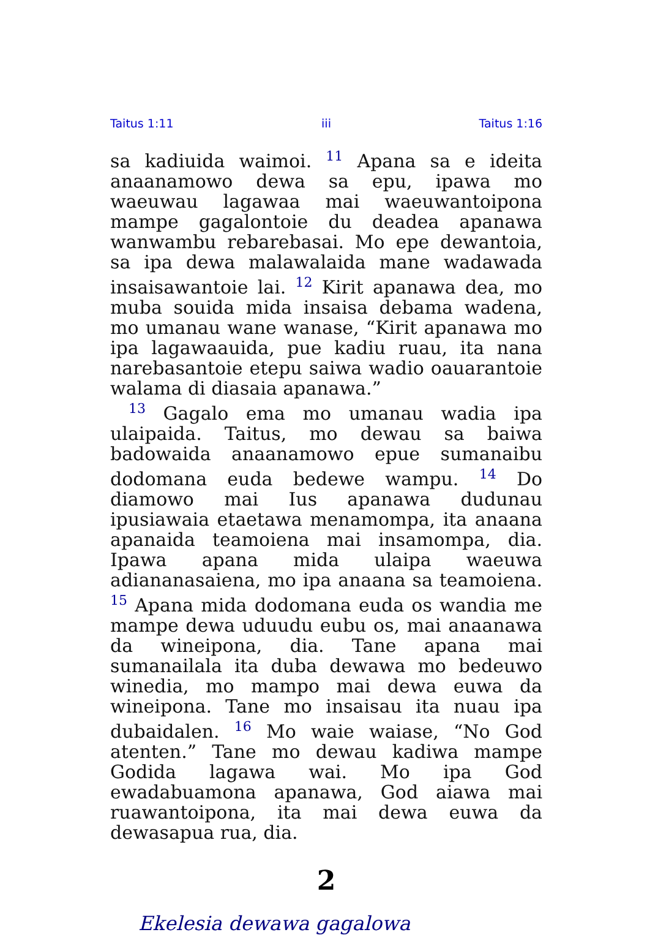Taitus 1:11 iii Taitus 1:16
sa kadiuida waimoi. <sup>11</sup> Apana sa e ideita anaanamowo dewa sa epu, ipawa mo waeuwau lagawaa mai waeuwantoipona mampe gagalontoie du deadea apanawa wanwambu rebarebasai. Mo epe dewantoia, sa ipa dewa malawalaida mane wadawada insaisawantoie lai. <sup>12</sup> Kirit apanawa dea, mo muba souida mida insaisa debama wadena, mo umanau wane wanase, “Kirit apanawa mo ipa lagawaauida, pue kadiu ruau, ita nana narebasantoie etepu saiwa wadio oauarantoie walama di diasaia apanawa.”
<sup>13</sup> Gagalo ema mo umanau wadia ipa ulaipaida. Taitus, mo dewau sa baiwa badowaida anaanamowo epue sumanaibu dodomana euda bedewe wampu. <sup>14</sup> Do diamowo mai Ius apanawa dudunau ipusiawaia etaetawa menamompa, ita anaana apanaida teamoiena mai insamompa, dia. Ipawa apana mida ulaipa waeuwa adiananasaiena, mo ipa anaana sa teamoiena. <sup>15</sup> Apana mida dodomana euda os wandia me mampe dewa uduudu eubu os, mai anaanawa da wineipona, dia. Tane apana mai sumanailala ita duba dewawa mo bedeuwo winedia, mo mampo mai dewa euwa da wineipona. Tane mo insaisau ita nuau ipa dubaidalen. <sup>16</sup> Mo waie waiase, “No God atenten.” Tane mo dewau kadiwa mampe Godida lagawa wai. Mo ipa God ewadabuamona apanawa, God aiawa mai ruawantoipona, ita mai dewa euwa da dewasapua rua, dia.
2
Ekelesia dewawa gagalowa